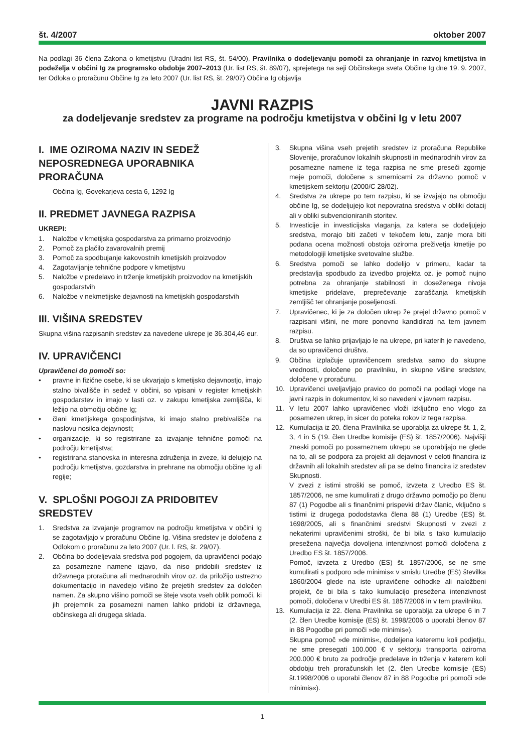št. 4/2007 oktober 2007
Na podlagi 36 člena Zakona o kmetijstvu (Uradni list RS, št. 54/00), Pravilnika o dodeljevanju pomoči za ohranjanje in razvoj kmetijstva in podeželja v občini Ig za programsko obdobje 2007–2013 (Ur. list RS, št. 89/07), sprejetega na seji Občinskega sveta Občine Ig dne 19. 9. 2007, ter Odloka o proračunu Občine Ig za leto 2007 (Ur. list RS, št. 29/07) Občina Ig objavlja
JAVNI RAZPIS
za dodeljevanje sredstev za programe na področju kmetijstva v občini Ig v letu 2007
I. IME OZIROMA NAZIV IN SEDEŽ NEPOSREDNEGA UPORABNIKA PRORAČUNA
Občina Ig, Govekarjeva cesta 6, 1292 Ig
II. PREDMET JAVNEGA RAZPISA
UKREPI:
1. Naložbe v kmetijska gospodarstva za primarno proizvodnjo
2. Pomoč za plačilo zavarovalnih premij
3. Pomoč za spodbujanje kakovostnih kmetijskih proizvodov
4. Zagotavljanje tehnične podpore v kmetijstvu
5. Naložbe v predelavo in trženje kmetijskih proizvodov na kmetijskih gospodarstvih
6. Naložbe v nekmetijske dejavnosti na kmetijskih gospodarstvih
III. VIŠINA SREDSTEV
Skupna višina razpisanih sredstev za navedene ukrepe je 36.304,46 eur.
IV. UPRAVIČENCI
Upravičenci do pomoči so:
• pravne in fizične osebe, ki se ukvarjajo s kmetijsko dejavnostjo, imajo stalno bivališče in sedež v občini, so vpisani v register kmetijskih gospodarstev in imajo v lasti oz. v zakupu kmetijska zemljišča, ki ležijo na območju občine Ig;
• člani kmetijskega gospodinjstva, ki imajo stalno prebivališče na naslovu nosilca dejavnosti;
• organizacije, ki so registrirane za izvajanje tehnične pomoči na področju kmetijstva;
• registrirana stanovska in interesna združenja in zveze, ki delujejo na področju kmetijstva, gozdarstva in prehrane na območju občine Ig ali regije;
V. SPLOŠNI POGOJI ZA PRIDOBITEV SREDSTEV
1. Sredstva za izvajanje programov na področju kmetijstva v občini Ig se zagotavljajo v proračunu Občine Ig. Višina sredstev je določena z Odlokom o proračunu za leto 2007 (Ur. l. RS, št. 29/07).
2. Občina bo dodeljevala sredstva pod pogojem, da upravičenci podajo za posamezne namene izjavo, da niso pridobili sredstev iz državnega proračuna ali mednarodnih virov oz. da priložijo ustrezno dokumentacijo in navedejo višino že prejetih sredstev za določen namen. Za skupno višino pomoči se šteje vsota vseh oblik pomoči, ki jih prejemnik za posamezni namen lahko pridobi iz državnega, občinskega ali drugega sklada.
3. Skupna višina vseh prejetih sredstev iz proračuna Republike Slovenije, proračunov lokalnih skupnosti in mednarodnih virov za posamezne namene iz tega razpisa ne sme preseči zgornje meje pomoči, določene s smernicami za državno pomoč v kmetijskem sektorju (2000/C 28/02).
4. Sredstva za ukrepe po tem razpisu, ki se izvajajo na območju občine Ig, se dodeljujejo kot nepovratna sredstva v obliki dotacij ali v obliki subvencioniranih storitev.
5. Investicije in investicijska vlaganja, za katera se dodeljujejo sredstva, morajo biti začeti v tekočem letu, zanje mora biti podana ocena možnosti obstoja oziroma preživetja kmetije po metodologiji kmetijske svetovalne službe.
6. Sredstva pomoči se lahko dodelijo v primeru, kadar ta predstavlja spodbudo za izvedbo projekta oz. je pomoč nujno potrebna za ohranjanje stabilnosti in doseženega nivoja kmetijske pridelave, preprečevanje zaraščanja kmetijskih zemljišč ter ohranjanje poseljenosti.
7. Upravičenec, ki je za določen ukrep že prejel državno pomoč v razpisani višini, ne more ponovno kandidirati na tem javnem razpisu.
8. Društva se lahko prijavljajo le na ukrepe, pri katerih je navedeno, da so upravičenci društva.
9. Občina izplačuje upravičencem sredstva samo do skupne vrednosti, določene po pravilniku, in skupne višine sredstev, določene v proračunu.
10. Upravičenci uveljavljajo pravico do pomoči na podlagi vloge na javni razpis in dokumentov, ki so navedeni v javnem razpisu.
11. V letu 2007 lahko upravičenec vloži izključno eno vlogo za posamezen ukrep, in sicer do poteka rokov iz tega razpisa.
12. Kumulacija iz 20. člena Pravilnika se uporablja za ukrepe št. 1, 2, 3, 4 in 5 (19. člen Uredbe komisije (ES) št. 1857/2006). Najvišji zneski pomoči po posameznem ukrepu se uporabljajo ne glede na to, ali se podpora za projekt ali dejavnost v celoti financira iz državnih ali lokalnih sredstev ali pa se delno financira iz sredstev Skupnosti.
V zvezi z istimi stroški se pomoč, izvzeta z Uredbo ES št. 1857/2006, ne sme kumulirati z drugo državno pomočjo po členu 87 (1) Pogodbe ali s finančnimi prispevki držav članic, vključno s tistimi iz drugega pododstavka člena 88 (1) Uredbe (ES) št. 1698/2005, ali s finančnimi sredstvi Skupnosti v zvezi z nekaterimi upravičenimi stroški, če bi bila s tako kumulacijo presežena največja dovoljena intenzivnost pomoči določena z Uredbo ES št. 1857/2006.
Pomoč, izvzeta z Uredbo (ES) št. 1857/2006, se ne sme kumulirati s podporo »de minimis« v smislu Uredbe (ES) številka 1860/2004 glede na iste upravičene odhodke ali naložbeni projekt, če bi bila s tako kumulacijo presežena intenzivnost pomoči, določena v Uredbi ES št. 1857/2006 in v tem pravilniku.
13. Kumulacija iz 22. člena Pravilnika se uporablja za ukrepe 6 in 7 (2. člen Uredbe komisije (ES) št. 1998/2006 o uporabi členov 87 in 88 Pogodbe pri pomoči »de minimis«).
Skupna pomoč »de minimis«, dodeljena kateremu koli podjetju, ne sme presegati 100.000 € v sektorju transporta oziroma 200.000 € bruto za področje predelave in trženja v katerem koli obdobju treh proračunskih let (2. člen Uredbe komisije (ES) št.1998/2006 o uporabi členov 87 in 88 Pogodbe pri pomoči »de minimis«).
1